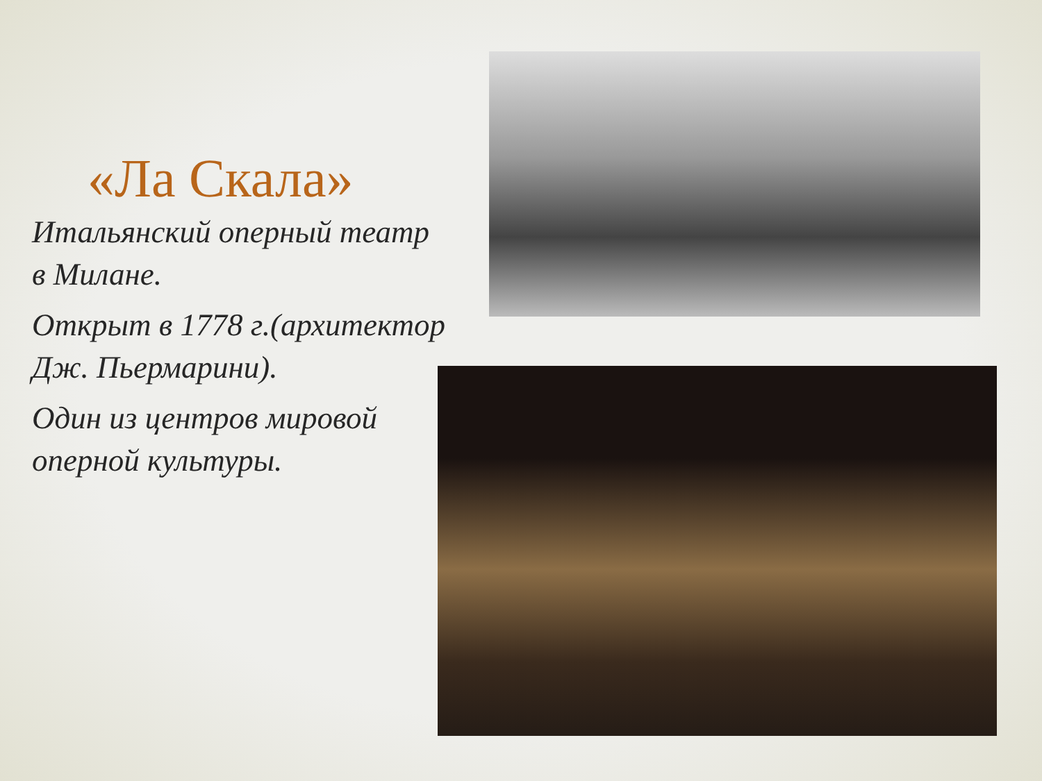«Ла Скала»
Итальянский оперный театр в Милане.
Открыт в 1778 г.(архитектор Дж. Пьермарини).
Один из центров мировой оперной культуры.